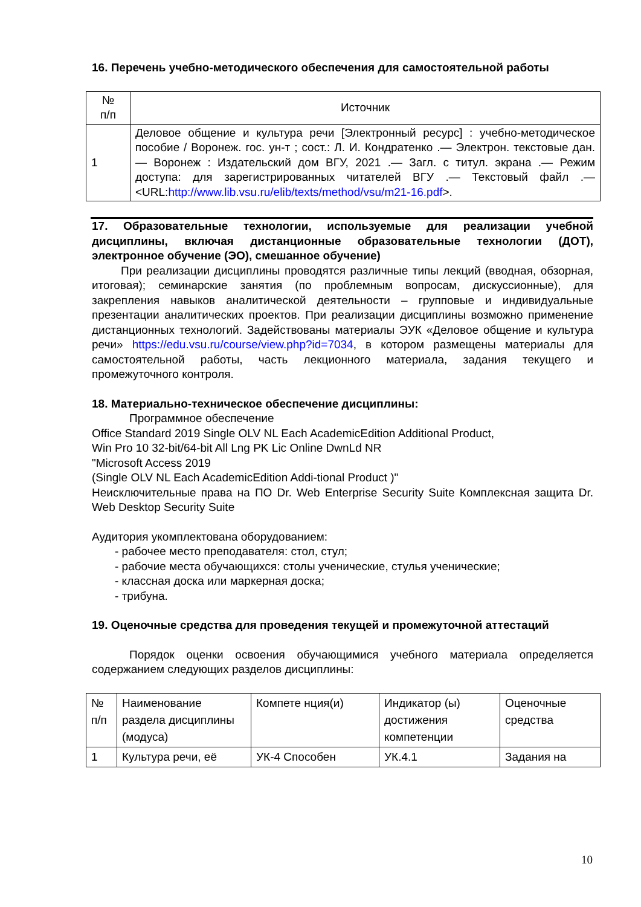16. Перечень учебно-методического обеспечения для самостоятельной работы
| № п/п | Источник |
| --- | --- |
| 1 | Деловое общение и культура речи [Электронный ресурс] : учебно-методическое пособие / Воронеж. гос. ун-т ; сост.: Л. И. Кондратенко .— Электрон. текстовые дан. — Воронеж : Издательский дом ВГУ, 2021 .— Загл. с титул. экрана .— Режим доступа: для зарегистрированных читателей ВГУ .— Текстовый файл .— <URL: http://www.lib.vsu.ru/elib/texts/method/vsu/m21-16.pdf >. |
17. Образовательные технологии, используемые для реализации учебной дисциплины, включая дистанционные образовательные технологии (ДОТ), электронное обучение (ЭО), смешанное обучение)
При реализации дисциплины проводятся различные типы лекций (вводная, обзорная, итоговая); семинарские занятия (по проблемным вопросам, дискуссионные), для закрепления навыков аналитической деятельности – групповые и индивидуальные презентации аналитических проектов. При реализации дисциплины возможно применение дистанционных технологий. Задействованы материалы ЭУК «Деловое общение и культура речи» https://edu.vsu.ru/course/view.php?id=7034, в котором размещены материалы для самостоятельной работы, часть лекционного материала, задания текущего и промежуточного контроля.
18. Материально-техническое обеспечение дисциплины:
Программное обеспечение
Office Standard 2019 Single OLV NL Each AcademicEdition Additional Product,
Win Pro 10 32-bit/64-bit All Lng PK Lic Online DwnLd NR
"Microsoft Access 2019
(Single OLV NL Each AcademicEdition Addi-tional Product )"
Неисключительные права на ПО Dr. Web Enterprise Security Suite Комплексная защита Dr. Web Desktop Security Suite
Аудитория укомплектована оборудованием:
- рабочее место преподавателя: стол, стул;
- рабочие места обучающихся: столы ученические, стулья ученические;
- классная доска или маркерная доска;
- трибуна.
19. Оценочные средства для проведения текущей и промежуточной аттестаций
Порядок оценки освоения обучающимися учебного материала определяется содержанием следующих разделов дисциплины:
| № п/п | Наименование раздела дисциплины (модуса) | Компете нция(и) | Индикатор (ы) достижения компетенции | Оценочные средства |
| --- | --- | --- | --- | --- |
| 1 | Культура речи, её | УК-4 Способен | УК.4.1 | Задания на |
10